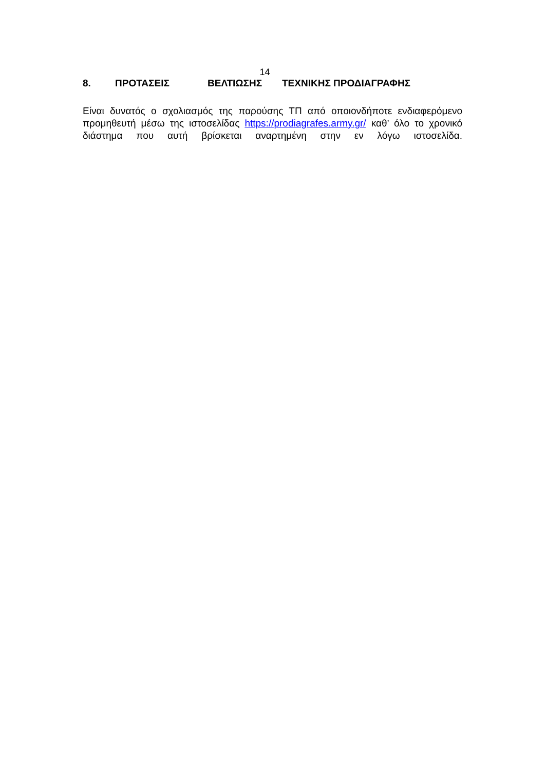14
8. ΠΡΟΤΑΣΕΙΣ ΒΕΛΤΙΩΣΗΣ ΤΕΧΝΙΚΗΣ ΠΡΟΔΙΑΓΡΑΦΗΣ
Είναι δυνατός ο σχολιασμός της παρούσης ΤΠ από οποιονδήποτε ενδιαφερόμενο προμηθευτή μέσω της ιστοσελίδας https://prodiagrafes.army.gr/ καθ’ όλο το χρονικό διάστημα που αυτή βρίσκεται αναρτημένη στην εν λόγω ιστοσελίδα.